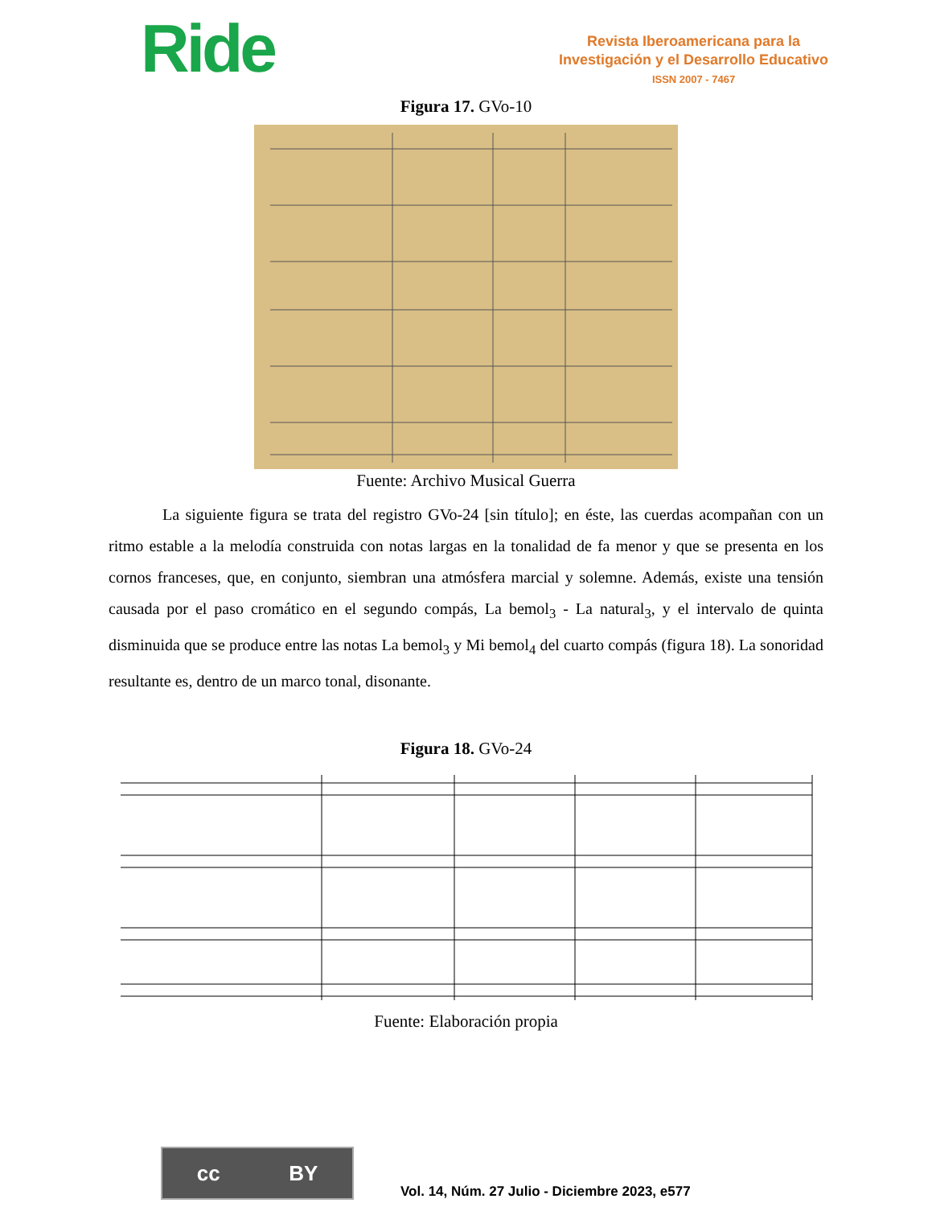Ride
Revista Iberoamericana para la
Investigación y el Desarrollo Educativo
ISSN 2007 - 7467
Figura 17. GVo-10
Fuente: Archivo Musical Guerra
La siguiente figura se trata del registro GVo-24 [sin título]; en éste, las cuerdas acompañan con un ritmo estable a la melodía construida con notas largas en la tonalidad de fa menor y que se presenta en los cornos franceses, que, en conjunto, siembran una atmósfera marcial y solemne. Además, existe una tensión causada por el paso cromático en el segundo compás, La bemol<sub>3</sub> - La natural<sub>3</sub>, y el intervalo de quinta disminuida que se produce entre las notas La bemol<sub>3</sub> y Mi bemol<sub>4</sub> del cuarto compás (figura 18). La sonoridad resultante es, dentro de un marco tonal, disonante.
Figura 18. GVo-24
Fuente: Elaboración propia
cc BY
Vol. 14, Núm. 27 Julio - Diciembre 2023, e577